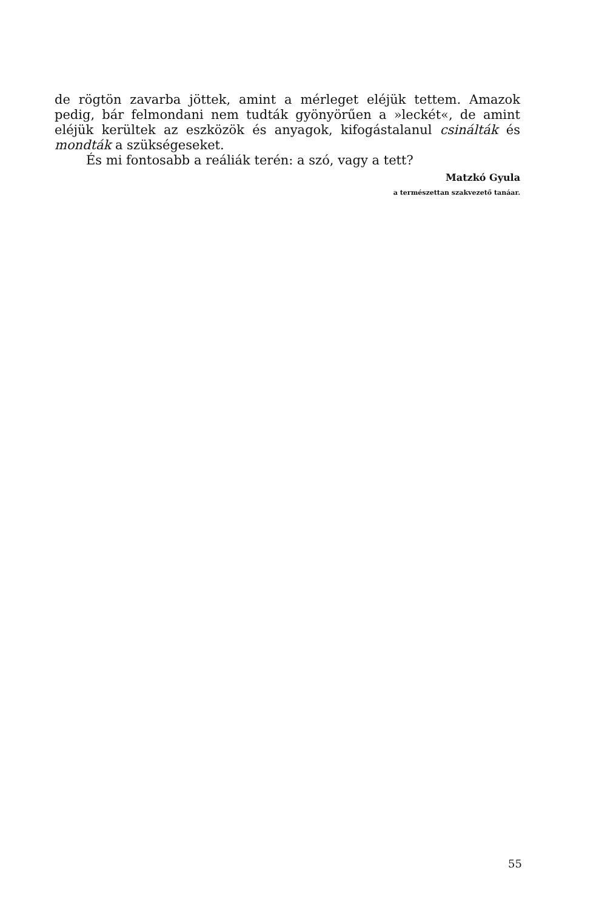de rögtön zavarba jöttek, amint a mérleget eléjük tettem. Amazok pedig, bár felmondani nem tudták gyönyörűen a »leckét«, de amint eléjük kerültek az eszközök és anyagok, kifogástalanul csinálták és mondták a szükségeseket.
És mi fontosabb a reáliák terén: a szó, vagy a tett?
Matzkó Gyula
a természettan szakvezető tanáar.
55